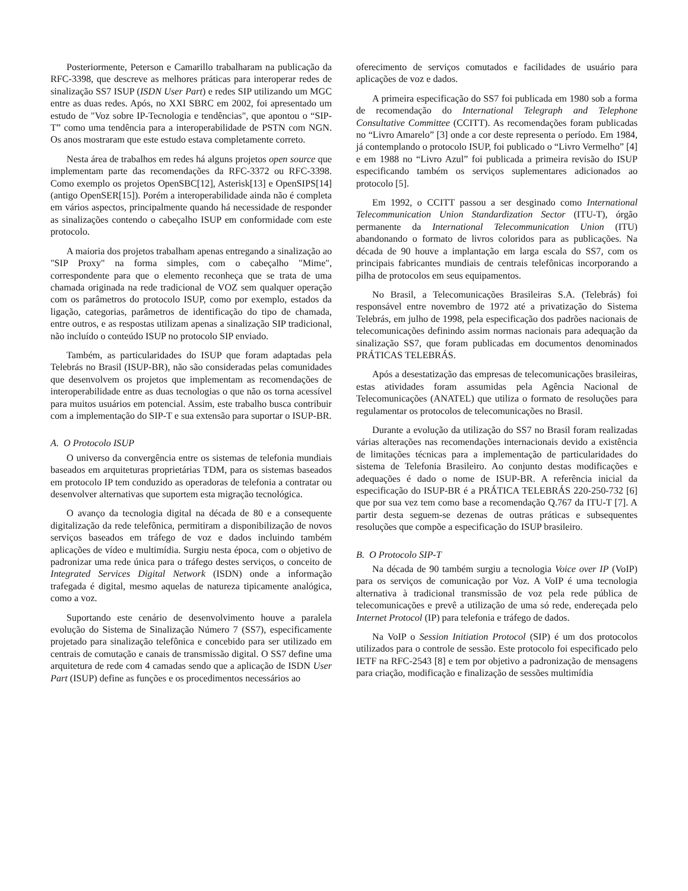Posteriormente, Peterson e Camarillo trabalharam na publicação da RFC-3398, que descreve as melhores práticas para interoperar redes de sinalização SS7 ISUP (ISDN User Part) e redes SIP utilizando um MGC entre as duas redes. Após, no XXI SBRC em 2002, foi apresentado um estudo de "Voz sobre IP-Tecnologia e tendências", que apontou o “SIP-T” como uma tendência para a interoperabilidade de PSTN com NGN. Os anos mostraram que este estudo estava completamente correto.
Nesta área de trabalhos em redes há alguns projetos open source que implementam parte das recomendações da RFC-3372 ou RFC-3398. Como exemplo os projetos OpenSBC[12], Asterisk[13] e OpenSIPS[14] (antigo OpenSER[15]). Porém a interoperabilidade ainda não é completa em vários aspectos, principalmente quando há necessidade de responder as sinalizações contendo o cabeçalho ISUP em conformidade com este protocolo.
A maioria dos projetos trabalham apenas entregando a sinalização ao "SIP Proxy" na forma simples, com o cabeçalho "Mime", correspondente para que o elemento reconheça que se trata de uma chamada originada na rede tradicional de VOZ sem qualquer operação com os parâmetros do protocolo ISUP, como por exemplo, estados da ligação, categorias, parâmetros de identificação do tipo de chamada, entre outros, e as respostas utilizam apenas a sinalização SIP tradicional, não incluído o conteúdo ISUP no protocolo SIP enviado.
Também, as particularidades do ISUP que foram adaptadas pela Telebrás no Brasil (ISUP-BR), não são consideradas pelas comunidades que desenvolvem os projetos que implementam as recomendações de interoperabilidade entre as duas tecnologias o que não os torna acessível para muitos usuários em potencial. Assim, este trabalho busca contribuir com a implementação do SIP-T e sua extensão para suportar o ISUP-BR.
A. O Protocolo ISUP
O universo da convergência entre os sistemas de telefonia mundiais baseados em arquiteturas proprietárias TDM, para os sistemas baseados em protocolo IP tem conduzido as operadoras de telefonia a contratar ou desenvolver alternativas que suportem esta migração tecnológica.
O avanço da tecnologia digital na década de 80 e a consequente digitalização da rede telefônica, permitiram a disponibilização de novos serviços baseados em tráfego de voz e dados incluindo também aplicações de vídeo e multimídia. Surgiu nesta época, com o objetivo de padronizar uma rede única para o tráfego destes serviços, o conceito de Integrated Services Digital Network (ISDN) onde a informação trafegada é digital, mesmo aquelas de natureza tipicamente analógica, como a voz.
Suportando este cenário de desenvolvimento houve a paralela evolução do Sistema de Sinalização Número 7 (SS7), especificamente projetado para sinalização telefônica e concebido para ser utilizado em centrais de comutação e canais de transmissão digital. O SS7 define uma arquitetura de rede com 4 camadas sendo que a aplicação de ISDN User Part (ISUP) define as funções e os procedimentos necessários ao
oferecimento de serviços comutados e facilidades de usuário para aplicações de voz e dados.
A primeira especificação do SS7 foi publicada em 1980 sob a forma de recomendação do International Telegraph and Telephone Consultative Committee (CCITT). As recomendações foram publicadas no “Livro Amarelo” [3] onde a cor deste representa o período. Em 1984, já contemplando o protocolo ISUP, foi publicado o “Livro Vermelho” [4] e em 1988 no “Livro Azul” foi publicada a primeira revisão do ISUP especificando também os serviços suplementares adicionados ao protocolo [5].
Em 1992, o CCITT passou a ser desginado como International Telecommunication Union Standardization Sector (ITU-T), órgão permanente da International Telecommunication Union (ITU) abandonando o formato de livros coloridos para as publicações. Na década de 90 houve a implantação em larga escala do SS7, com os principais fabricantes mundiais de centrais telefônicas incorporando a pilha de protocolos em seus equipamentos.
No Brasil, a Telecomunicações Brasileiras S.A. (Telebrás) foi responsável entre novembro de 1972 até a privatização do Sistema Telebrás, em julho de 1998, pela especificação dos padrões nacionais de telecomunicações definindo assim normas nacionais para adequação da sinalização SS7, que foram publicadas em documentos denominados PRÁTICAS TELEBRÁS.
Após a desestatização das empresas de telecomunicações brasileiras, estas atividades foram assumidas pela Agência Nacional de Telecomunicações (ANATEL) que utiliza o formato de resoluções para regulamentar os protocolos de telecomunicações no Brasil.
Durante a evolução da utilização do SS7 no Brasil foram realizadas várias alterações nas recomendações internacionais devido a existência de limitações técnicas para a implementação de particularidades do sistema de Telefonia Brasileiro. Ao conjunto destas modificações e adequações é dado o nome de ISUP-BR. A referência inicial da especificação do ISUP-BR é a PRÁTICA TELEBRÁS 220-250-732 [6] que por sua vez tem como base a recomendação Q.767 da ITU-T [7]. A partir desta seguem-se dezenas de outras práticas e subsequentes resoluções que compõe a especificação do ISUP brasileiro.
B. O Protocolo SIP-T
Na década de 90 também surgiu a tecnologia Voice over IP (VoIP) para os serviços de comunicação por Voz. A VoIP é uma tecnologia alternativa à tradicional transmissão de voz pela rede pública de telecomunicações e prevê a utilização de uma só rede, endereçada pelo Internet Protocol (IP) para telefonia e tráfego de dados.
Na VoIP o Session Initiation Protocol (SIP) é um dos protocolos utilizados para o controle de sessão. Este protocolo foi especificado pelo IETF na RFC-2543 [8] e tem por objetivo a padronização de mensagens para criação, modificação e finalização de sessões multimídia